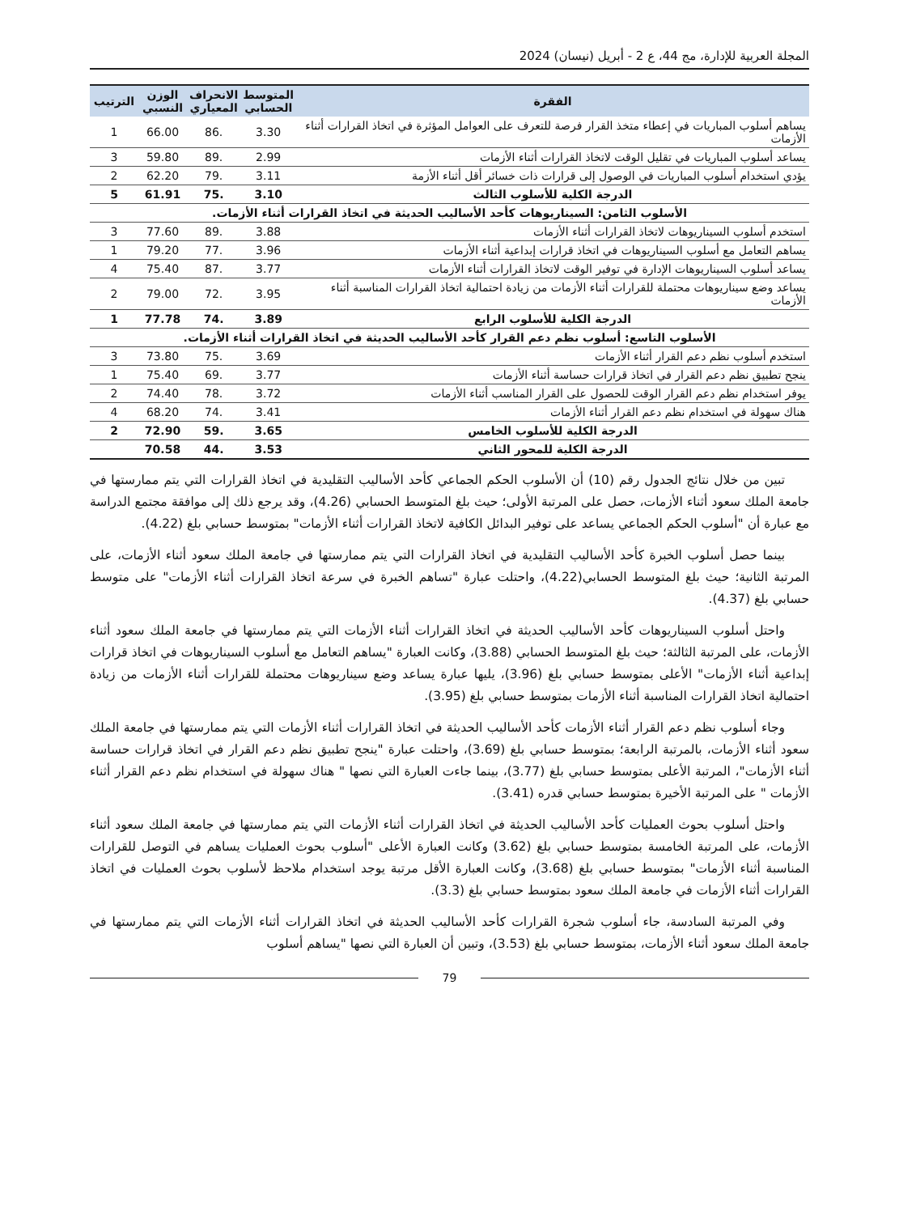المجلة العربية للإدارة، مج 44، ع 2 - أبريل (نيسان) 2024
| الفقرة | المتوسط الحسابي | الانحراف المعياري | الوزن النسبي | الترتيب |
| --- | --- | --- | --- | --- |
| يساهم أسلوب المباريات في إعطاء متخذ القرار فرصة للتعرف على العوامل المؤثرة في اتخاذ القرارات أثناء الأزمات | 3.30 | .86 | 66.00 | 1 |
| يساعد أسلوب المباريات في تقليل الوقت لاتخاذ القرارات أثناء الأزمات | 2.99 | .89 | 59.80 | 3 |
| يؤدي استخدام أسلوب المباريات في الوصول إلى قرارات ذات خسائر أقل أثناء الأزمة | 3.11 | .79 | 62.20 | 2 |
| الدرجة الكلية للأسلوب الثالث | 3.10 | .75 | 61.91 | 5 |
| الأسلوب الثامن: السيناريوهات كأحد الأساليب الحديثة في اتخاذ القرارات أثناء الأزمات. | | | | |
| استخدم أسلوب السيناريوهات لاتخاذ القرارات أثناء الأزمات | 3.88 | .89 | 77.60 | 3 |
| يساهم التعامل مع أسلوب السيناريوهات في اتخاذ قرارات إبداعية أثناء الأزمات | 3.96 | .77 | 79.20 | 1 |
| يساعد أسلوب السيناريوهات الإدارة في توفير الوقت لاتخاذ القرارات أثناء الأزمات | 3.77 | .87 | 75.40 | 4 |
| يساعد وضع سيناريوهات محتملة للقرارات أثناء الأزمات من زيادة احتمالية اتخاذ القرارات المناسبة أثناء الأزمات | 3.95 | .72 | 79.00 | 2 |
| الدرجة الكلية للأسلوب الرابع | 3.89 | .74 | 77.78 | 1 |
| الأسلوب التاسع: أسلوب نظم دعم القرار كأحد الأساليب الحديثة في اتخاذ القرارات أثناء الأزمات. | | | | |
| استخدم أسلوب نظم دعم القرار أثناء الأزمات | 3.69 | .75 | 73.80 | 3 |
| ينجح تطبيق نظم دعم القرار في اتخاذ قرارات حساسة أثناء الأزمات | 3.77 | .69 | 75.40 | 1 |
| يوفر استخدام نظم دعم القرار الوقت للحصول على القرار المناسب أثناء الأزمات | 3.72 | .78 | 74.40 | 2 |
| هناك سهولة في استخدام نظم دعم القرار أثناء الأزمات | 3.41 | .74 | 68.20 | 4 |
| الدرجة الكلية للأسلوب الخامس | 3.65 | .59 | 72.90 | 2 |
| الدرجة الكلية للمحور الثاني | 3.53 | .44 | 70.58 | |
تبين من خلال نتائج الجدول رقم (10) أن الأسلوب الحكم الجماعي كأحد الأساليب التقليدية في اتخاذ القرارات التي يتم ممارستها في جامعة الملك سعود أثناء الأزمات، حصل على المرتبة الأولى؛ حيث بلغ المتوسط الحسابي (4.26)، وقد يرجع ذلك إلى موافقة مجتمع الدراسة مع عبارة أن "أسلوب الحكم الجماعي يساعد على توفير البدائل الكافية لاتخاذ القرارات أثناء الأزمات" بمتوسط حسابي بلغ (4.22).
بينما حصل أسلوب الخبرة كأحد الأساليب التقليدية في اتخاذ القرارات التي يتم ممارستها في جامعة الملك سعود أثناء الأزمات، على المرتبة الثانية؛ حيث بلغ المتوسط الحسابي(4.22)، واحتلت عبارة "تساهم الخبرة في سرعة اتخاذ القرارات أثناء الأزمات" على متوسط حسابي بلغ (4.37).
واحتل أسلوب السيناريوهات كأحد الأساليب الحديثة في اتخاذ القرارات أثناء الأزمات التي يتم ممارستها في جامعة الملك سعود أثناء الأزمات، على المرتبة الثالثة؛ حيث بلغ المتوسط الحسابي (3.88)، وكانت العبارة "يساهم التعامل مع أسلوب السيناريوهات في اتخاذ قرارات إبداعية أثناء الأزمات" الأعلى بمتوسط حسابي بلغ (3.96)، يليها عبارة يساعد وضع سيناريوهات محتملة للقرارات أثناء الأزمات من زيادة احتمالية اتخاذ القرارات المناسبة أثناء الأزمات بمتوسط حسابي بلغ (3.95).
وجاء أسلوب نظم دعم القرار أثناء الأزمات كأحد الأساليب الحديثة في اتخاذ القرارات أثناء الأزمات التي يتم ممارستها في جامعة الملك سعود أثناء الأزمات، بالمرتبة الرابعة؛ بمتوسط حسابي بلغ (3.69)، واحتلت عبارة "ينجح تطبيق نظم دعم القرار في اتخاذ قرارات حساسة أثناء الأزمات"، المرتبة الأعلى بمتوسط حسابي بلغ (3.77)، بينما جاءت العبارة التي نصها " هناك سهولة في استخدام نظم دعم القرار أثناء الأزمات " على المرتبة الأخيرة بمتوسط حسابي قدره (3.41).
واحتل أسلوب بحوث العمليات كأحد الأساليب الحديثة في اتخاذ القرارات أثناء الأزمات التي يتم ممارستها في جامعة الملك سعود أثناء الأزمات، على المرتبة الخامسة بمتوسط حسابي بلغ (3.62) وكانت العبارة الأعلى "أسلوب بحوث العمليات يساهم في التوصل للقرارات المناسبة أثناء الأزمات" بمتوسط حسابي بلغ (3.68)، وكانت العبارة الأقل مرتبة يوجد استخدام ملاحظ لأسلوب بحوث العمليات في اتخاذ القرارات أثناء الأزمات في جامعة الملك سعود بمتوسط حسابي بلغ (3.3).
وفي المرتبة السادسة، جاء أسلوب شجرة القرارات كأحد الأساليب الحديثة في اتخاذ القرارات أثناء الأزمات التي يتم ممارستها في جامعة الملك سعود أثناء الأزمات، بمتوسط حسابي بلغ (3.53)، وتبين أن العبارة التي نصها "يساهم أسلوب
79